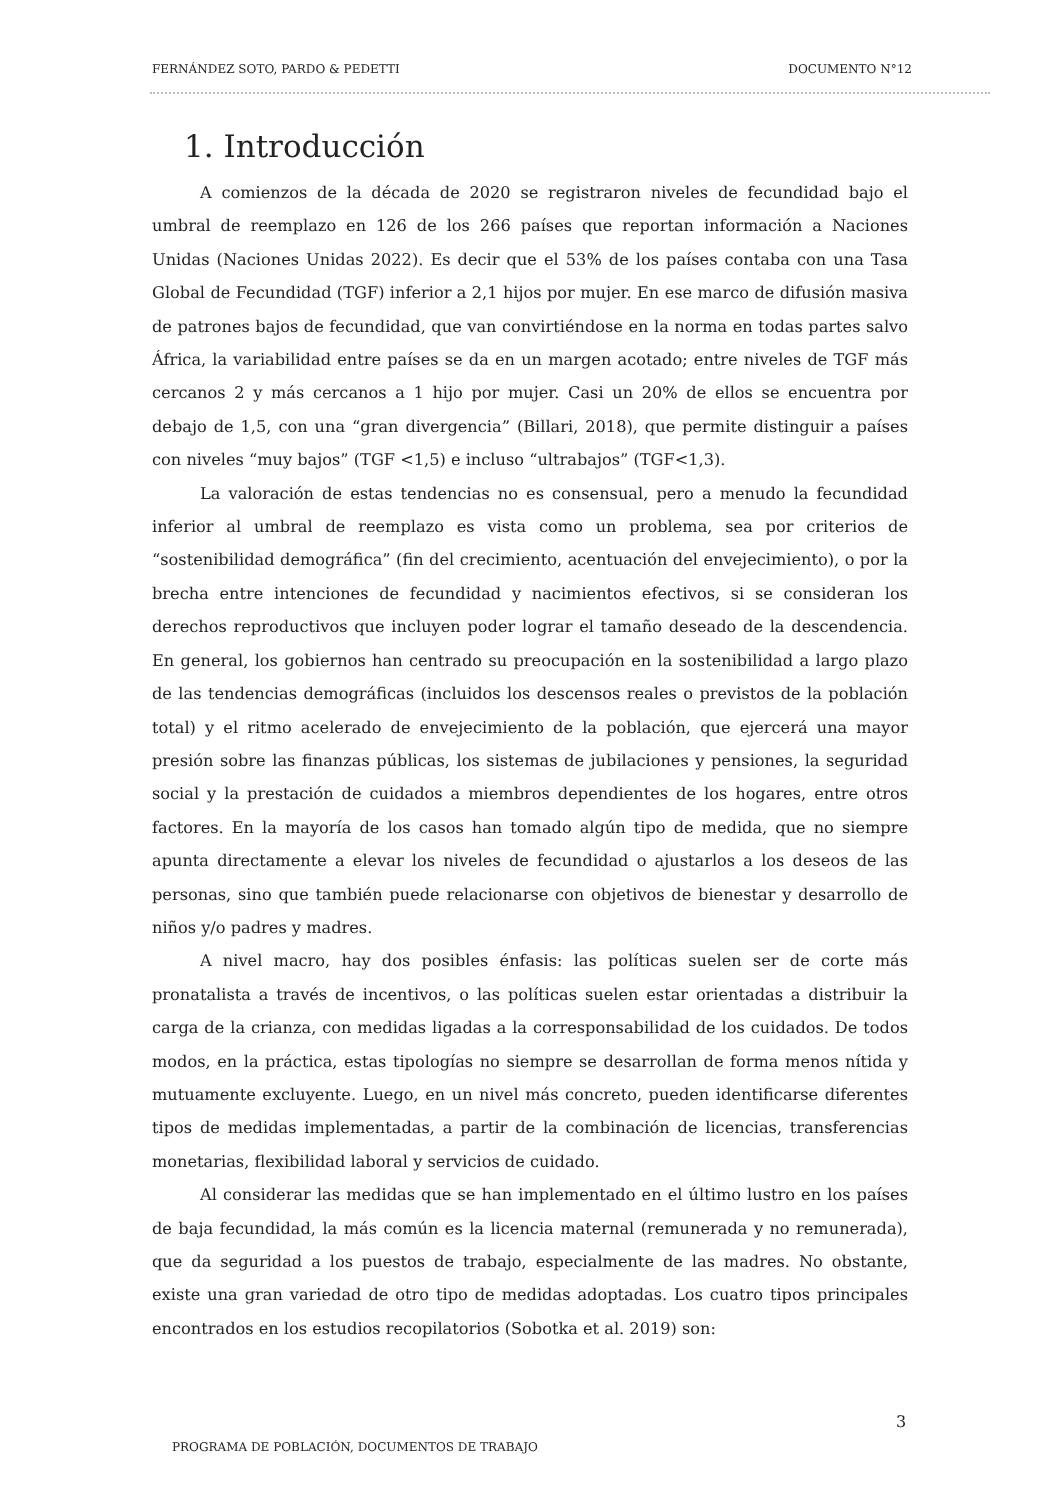FERNÁNDEZ SOTO, PARDO & PEDETTI DOCUMENTO N°12
1. Introducción
A comienzos de la década de 2020 se registraron niveles de fecundidad bajo el umbral de reemplazo en 126 de los 266 países que reportan información a Naciones Unidas (Naciones Unidas 2022). Es decir que el 53% de los países contaba con una Tasa Global de Fecundidad (TGF) inferior a 2,1 hijos por mujer. En ese marco de difusión masiva de patrones bajos de fecundidad, que van convirtiéndose en la norma en todas partes salvo África, la variabilidad entre países se da en un margen acotado; entre niveles de TGF más cercanos 2 y más cercanos a 1 hijo por mujer. Casi un 20% de ellos se encuentra por debajo de 1,5, con una “gran divergencia” (Billari, 2018), que permite distinguir a países con niveles “muy bajos” (TGF <1,5) e incluso “ultrabajos” (TGF<1,3).
La valoración de estas tendencias no es consensual, pero a menudo la fecundidad inferior al umbral de reemplazo es vista como un problema, sea por criterios de “sostenibilidad demográfica” (fin del crecimiento, acentuación del envejecimiento), o por la brecha entre intenciones de fecundidad y nacimientos efectivos, si se consideran los derechos reproductivos que incluyen poder lograr el tamaño deseado de la descendencia. En general, los gobiernos han centrado su preocupación en la sostenibilidad a largo plazo de las tendencias demográficas (incluidos los descensos reales o previstos de la población total) y el ritmo acelerado de envejecimiento de la población, que ejercerá una mayor presión sobre las finanzas públicas, los sistemas de jubilaciones y pensiones, la seguridad social y la prestación de cuidados a miembros dependientes de los hogares, entre otros factores. En la mayoría de los casos han tomado algún tipo de medida, que no siempre apunta directamente a elevar los niveles de fecundidad o ajustarlos a los deseos de las personas, sino que también puede relacionarse con objetivos de bienestar y desarrollo de niños y/o padres y madres.
A nivel macro, hay dos posibles énfasis: las políticas suelen ser de corte más pronatalista a través de incentivos, o las políticas suelen estar orientadas a distribuir la carga de la crianza, con medidas ligadas a la corresponsabilidad de los cuidados. De todos modos, en la práctica, estas tipologías no siempre se desarrollan de forma menos nítida y mutuamente excluyente. Luego, en un nivel más concreto, pueden identificarse diferentes tipos de medidas implementadas, a partir de la combinación de licencias, transferencias monetarias, flexibilidad laboral y servicios de cuidado.
Al considerar las medidas que se han implementado en el último lustro en los países de baja fecundidad, la más común es la licencia maternal (remunerada y no remunerada), que da seguridad a los puestos de trabajo, especialmente de las madres. No obstante, existe una gran variedad de otro tipo de medidas adoptadas. Los cuatro tipos principales encontrados en los estudios recopilatorios (Sobotka et al. 2019) son:
3
PROGRAMA DE POBLACIÓN, DOCUMENTOS DE TRABAJO